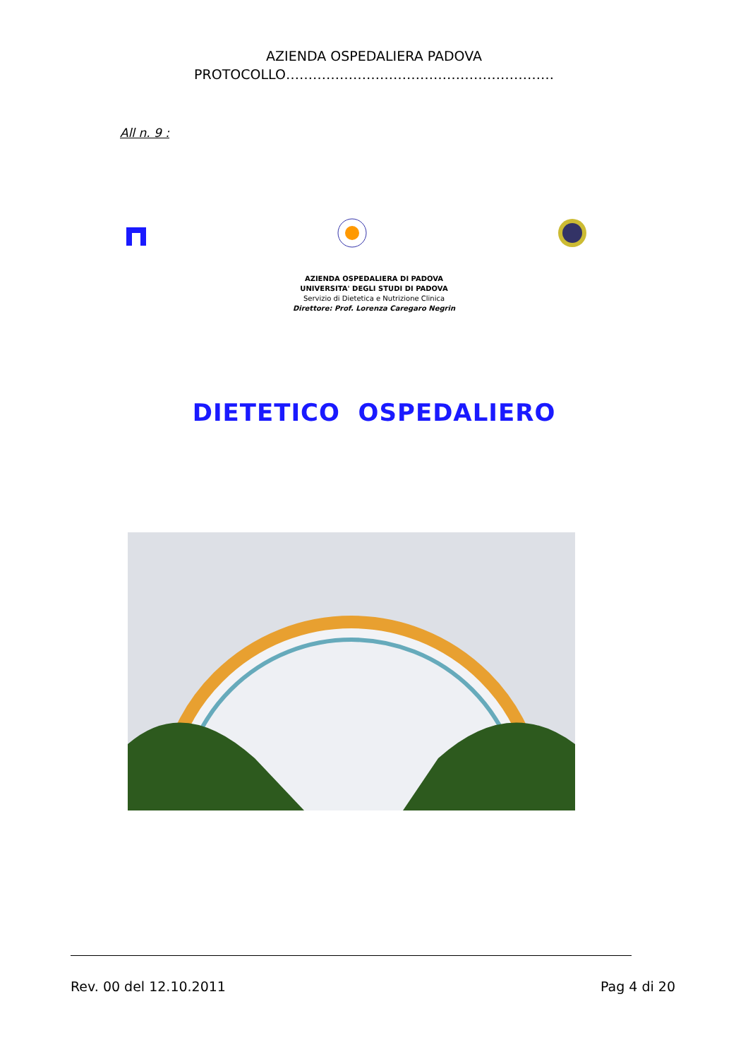AZIENDA OSPEDALIERA PADOVA
PROTOCOLLO……………………………………………………
All n. 9 :
AZIENDA OSPEDALIERA DI PADOVA
UNIVERSITA' DEGLI STUDI DI PADOVA
Servizio di Dietetica e Nutrizione Clinica
Direttore: Prof. Lorenza Caregaro Negrin
DIETETICO OSPEDALIERO
Rev. 00 del 12.10.2011 Pag 4 di 20